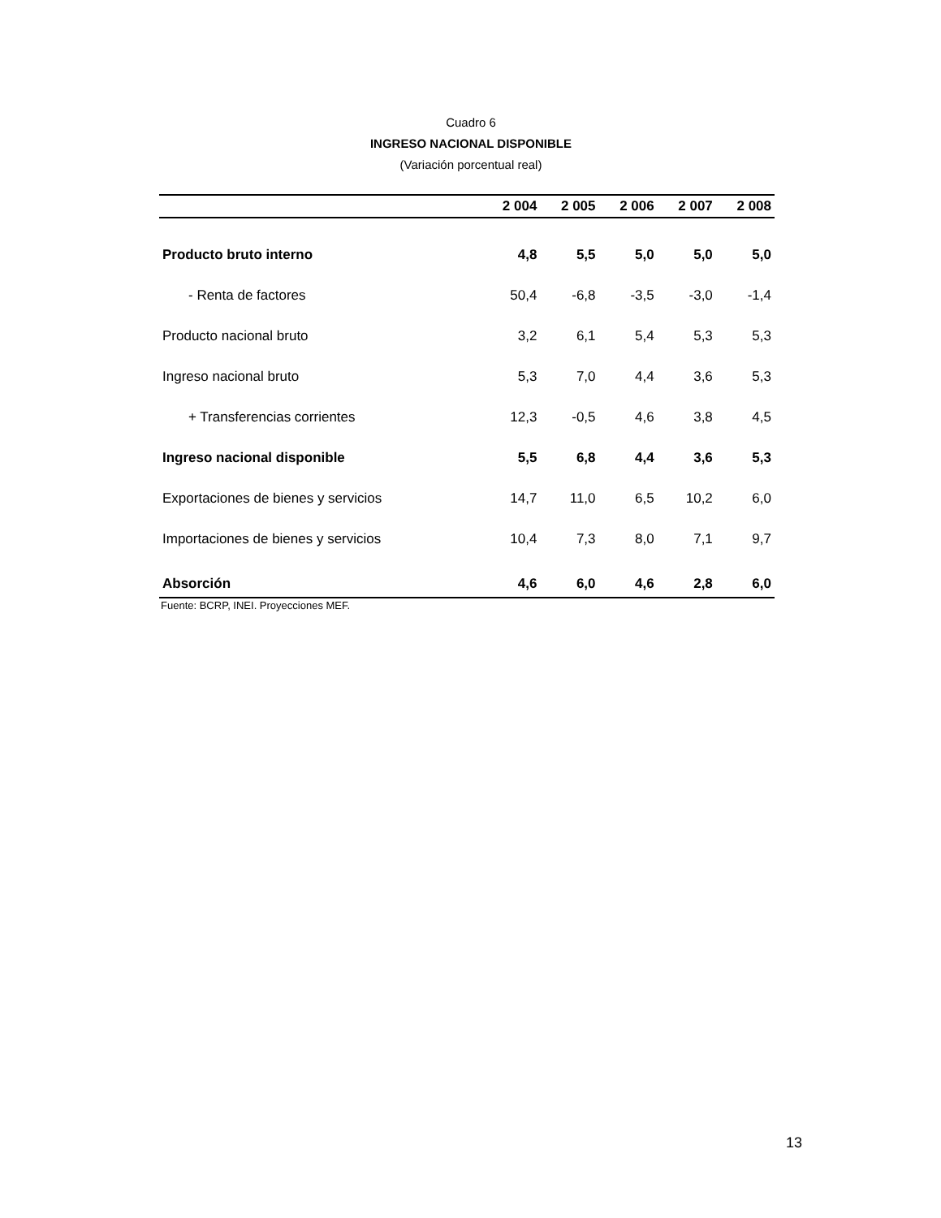Cuadro 6
INGRESO NACIONAL DISPONIBLE
(Variación porcentual real)
| | 2 004 | 2 005 | 2 006 | 2 007 | 2 008 |
| --- | --- | --- | --- | --- | --- |
| Producto bruto interno | 4,8 | 5,5 | 5,0 | 5,0 | 5,0 |
| - Renta de factores | 50,4 | -6,8 | -3,5 | -3,0 | -1,4 |
| Producto nacional bruto | 3,2 | 6,1 | 5,4 | 5,3 | 5,3 |
| Ingreso nacional bruto | 5,3 | 7,0 | 4,4 | 3,6 | 5,3 |
| + Transferencias corrientes | 12,3 | -0,5 | 4,6 | 3,8 | 4,5 |
| Ingreso nacional disponible | 5,5 | 6,8 | 4,4 | 3,6 | 5,3 |
| Exportaciones de bienes y servicios | 14,7 | 11,0 | 6,5 | 10,2 | 6,0 |
| Importaciones de bienes y servicios | 10,4 | 7,3 | 8,0 | 7,1 | 9,7 |
| Absorción | 4,6 | 6,0 | 4,6 | 2,8 | 6,0 |
Fuente: BCRP, INEI. Proyecciones MEF.
13